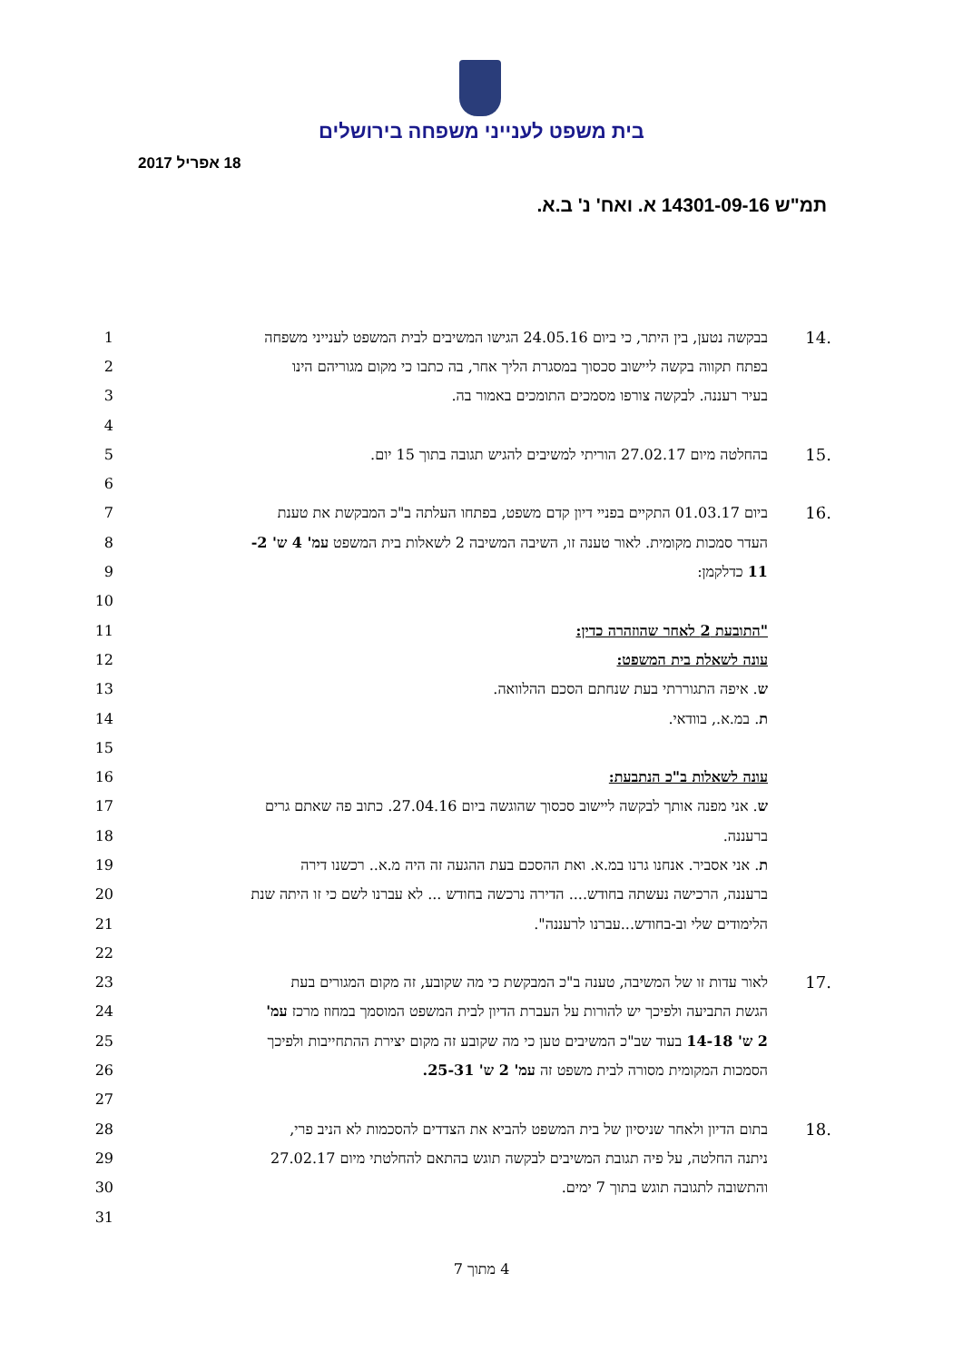בית משפט לענייני משפחה בירושלים
18 אפריל 2017
תמ"ש 14301-09-16 א. ואח' נ' ב.א.
1 בבקשה נטען, בין היתר, כי ביום 24.05.16 הגישו המשיבים לבית המשפט לענייני משפחה 14.
2 בפתח תקווה בקשה ליישוב סכסוך במסגרת הליך אחר, בה כתבו כי מקום מגוריהם הינו
3 בעיר רעננה. לבקשה צורפו מסמכים התומכים באמור בה.
4
5 בהחלטה מיום 27.02.17 הוריתי למשיבים להגיש תגובה בתוך 15 יום. 15.
6
7 ביום 01.03.17 התקיים בפניי דיון קדם משפט, בפתחו העלתה ב"כ המבקשת את טענת 16.
8 העדר סמכות מקומית. לאור טענה זו, השיבה המשיבה 2 לשאלות בית המשפט עמ' 4 ש' 2-
9 11 כדלקמן:
10
11 "התובעת 2 לאחר שהוזהרה כדין:
12 עונה לשאלת בית המשפט:
13 ש. איפה התגוררתי בעת שנחתם הסכם ההלוואה.
14 ת. במ.א., בוודאי.
15
16 עונה לשאלות ב"כ הנתבעת:
17 ש. אני מפנה אותך לבקשה ליישוב סכסוך שהוגשה ביום 27.04.16. כתוב פה שאתם גרים
18 ברעננה.
19 ת. אני אסביר. אנחנו גרנו במ.א. ואת ההסכם בעת ההגעה זה היה מ.א.. רכשנו דירה
20 ברעננה, הרכישה נעשתה בחודש.... הדירה נרכשה בחודש ... לא עברנו לשם כי זו היתה שנת
21 הלימודים שלי וב-בחודש...עברנו לרעננה".
22
23 לאור עדות זו של המשיבה, טענה ב"כ המבקשת כי מה שקובע, זה מקום המגורים בעת 17.
24 הגשת התביעה ולפיכך יש להורות על העברת הדיון לבית המשפט המוסמך במחוז מרכז עמ'
25 2 ש' 14-18 בעוד שב"כ המשיבים טען כי מה שקובע זה מקום יצירת ההתחייבות ולפיכך
26 הסמכות המקומית מסורה לבית משפט זה עמ' 2 ש' 25-31.
27
28 בתום הדיון ולאחר שניסיון של בית המשפט להביא את הצדדים להסכמות לא הניב פרי, 18.
29 ניתנה החלטה, על פיה תגובת המשיבים לבקשה תוגש בהתאם להחלטתי מיום 27.02.17
30 והתשובה לתגובה תוגש בתוך 7 ימים.
31
4 מתוך 7